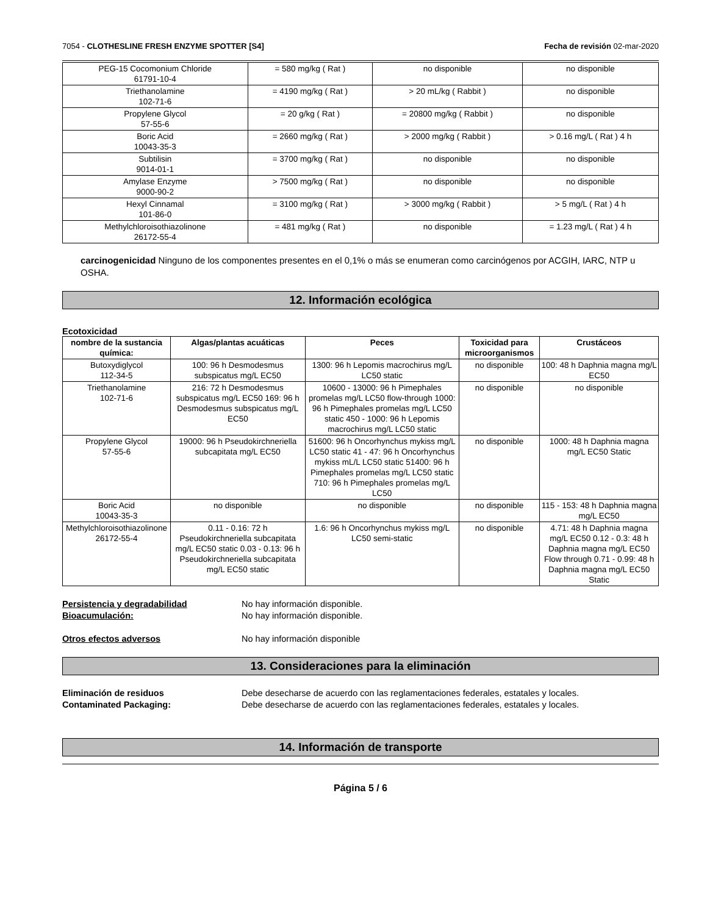7054 - CLOTHESLINE FRESH ENZYME SPOTTER [S4] Fecha de revisión 02-mar-2020
| PEG-15 Cocomonium Chloride 61791-10-4 | = 580 mg/kg ( Rat ) | no disponible | no disponible |
| Triethanolamine 102-71-6 | = 4190 mg/kg ( Rat ) | > 20 mL/kg ( Rabbit ) | no disponible |
| Propylene Glycol 57-55-6 | = 20 g/kg ( Rat ) | = 20800 mg/kg ( Rabbit ) | no disponible |
| Boric Acid 10043-35-3 | = 2660 mg/kg ( Rat ) | > 2000 mg/kg ( Rabbit ) | > 0.16 mg/L ( Rat ) 4 h |
| Subtilisin 9014-01-1 | = 3700 mg/kg ( Rat ) | no disponible | no disponible |
| Amylase Enzyme 9000-90-2 | > 7500 mg/kg ( Rat ) | no disponible | no disponible |
| Hexyl Cinnamal 101-86-0 | = 3100 mg/kg ( Rat ) | > 3000 mg/kg ( Rabbit ) | > 5 mg/L ( Rat ) 4 h |
| Methylchloroisothiazolinone 26172-55-4 | = 481 mg/kg ( Rat ) | no disponible | = 1.23 mg/L ( Rat ) 4 h |
carcinogenicidad Ninguno de los componentes presentes en el 0,1% o más se enumeran como carcinógenos por ACGIH, IARC, NTP u OSHA.
12. Información ecológica
Ecotoxicidad
| nombre de la sustancia química: | Algas/plantas acuáticas | Peces | Toxicidad para microorganismos | Crustáceos |
| --- | --- | --- | --- | --- |
| Butoxydiglycol 112-34-5 | 100: 96 h Desmodesmus subspicatus mg/L EC50 | 1300: 96 h Lepomis macrochirus mg/L LC50 static | no disponible | 100: 48 h Daphnia magna mg/L EC50 |
| Triethanolamine 102-71-6 | 216: 72 h Desmodesmus subspicatus mg/L EC50 169: 96 h Desmodesmus subspicatus mg/L EC50 | 10600 - 13000: 96 h Pimephales promelas mg/L LC50 flow-through 1000: 96 h Pimephales promelas mg/L LC50 static 450 - 1000: 96 h Lepomis macrochirus mg/L LC50 static | no disponible | no disponible |
| Propylene Glycol 57-55-6 | 19000: 96 h Pseudokirchneriella subcapitata mg/L EC50 | 51600: 96 h Oncorhynchus mykiss mg/L LC50 static 41 - 47: 96 h Oncorhynchus mykiss mL/L LC50 static 51400: 96 h Pimephales promelas mg/L LC50 static 710: 96 h Pimephales promelas mg/L LC50 | no disponible | 1000: 48 h Daphnia magna mg/L EC50 Static |
| Boric Acid 10043-35-3 | no disponible | no disponible | no disponible | 115 - 153: 48 h Daphnia magna mg/L EC50 |
| Methylchloroisothiazolinone 26172-55-4 | 0.11 - 0.16: 72 h Pseudokirchneriella subcapitata mg/L EC50 static 0.03 - 0.13: 96 h Pseudokirchneriella subcapitata mg/L EC50 static | 1.6: 96 h Oncorhynchus mykiss mg/L LC50 semi-static | no disponible | 4.71: 48 h Daphnia magna mg/L EC50 0.12 - 0.3: 48 h Daphnia magna mg/L EC50 Flow through 0.71 - 0.99: 48 h Daphnia magna mg/L EC50 Static |
Persistencia y degradabilidad No hay información disponible.
Bioacumulación: No hay información disponible.
Otros efectos adversos No hay información disponible
13. Consideraciones para la eliminación
Eliminación de residuos Debe desecharse de acuerdo con las reglamentaciones federales, estatales y locales.
Contaminated Packaging: Debe desecharse de acuerdo con las reglamentaciones federales, estatales y locales.
14. Información de transporte
Página 5 / 6